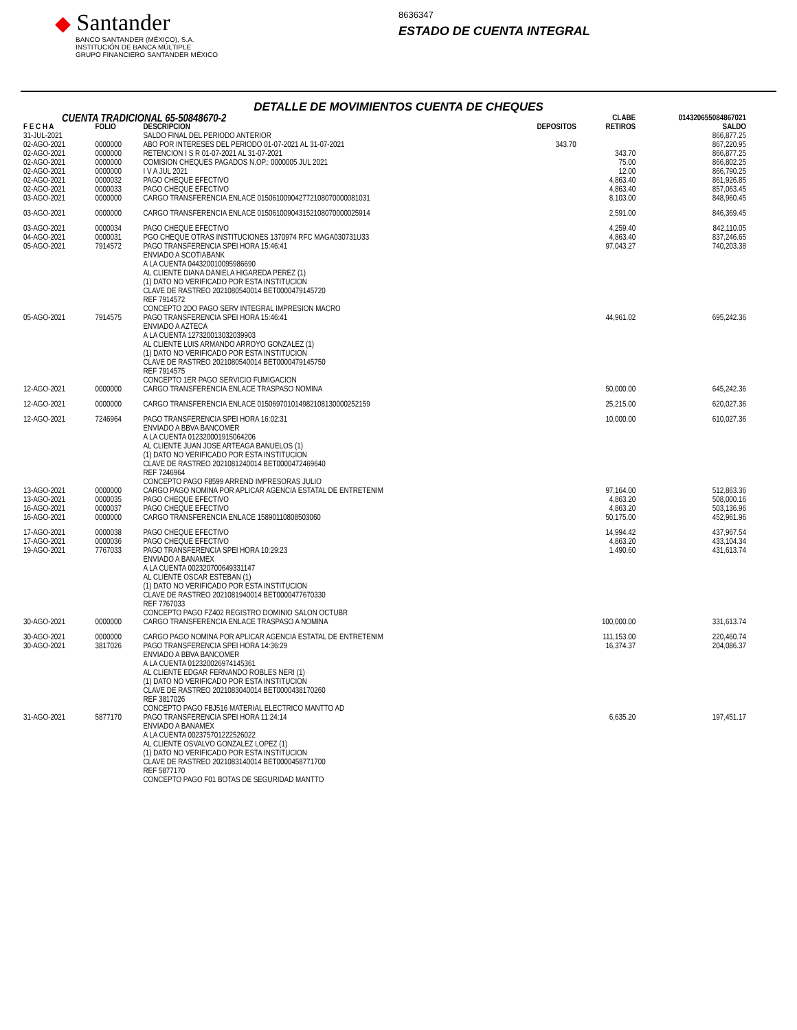◆ Santander
BANCO SANTANDER (MÉXICO), S.A.
INSTITUCIÓN DE BANCA MÚLTIPLE
GRUPO FINANCIERO SANTANDER MÉXICO
8636347
ESTADO DE CUENTA INTEGRAL
DETALLE DE MOVIMIENTOS CUENTA DE CHEQUES
| CUENTA TRADICIONAL 65-50848670-2 | | | | CLABE | 014320655084867021 |
| F E C H A | FOLIO | DESCRIPCION | DEPOSITOS | RETIROS | SALDO |
| 31-JUL-2021 | | SALDO FINAL DEL PERIODO ANTERIOR | | | 866,877.25 |
| 02-AGO-2021 | 0000000 | ABO POR INTERESES DEL PERIODO 01-07-2021 AL 31-07-2021 | 343.70 | | 867,220.95 |
| 02-AGO-2021 | 0000000 | RETENCION I S R 01-07-2021 AL 31-07-2021 | | 343.70 | 866,877.25 |
| 02-AGO-2021 | 0000000 | COMISION CHEQUES PAGADOS N.OP.: 0000005 JUL 2021 | | 75.00 | 866,802.25 |
| 02-AGO-2021 | 0000000 | I V A JUL 2021 | | 12.00 | 866,790.25 |
| 02-AGO-2021 | 0000032 | PAGO CHEQUE EFECTIVO | | 4,863.40 | 861,926.85 |
| 02-AGO-2021 | 0000033 | PAGO CHEQUE EFECTIVO | | 4,863.40 | 857,063.45 |
| 03-AGO-2021 | 0000000 | CARGO TRANSFERENCIA ENLACE 015061009042772108070000081031 | | 8,103.00 | 848,960.45 |
| 03-AGO-2021 | 0000000 | CARGO TRANSFERENCIA ENLACE 015061009043152108070000025914 | | 2,591.00 | 846,369.45 |
| 03-AGO-2021 | 0000034 | PAGO CHEQUE EFECTIVO | | 4,259.40 | 842,110.05 |
| 04-AGO-2021 | 0000031 | PGO CHEQUE OTRAS INSTITUCIONES 1370974 RFC MAGA030731U33 | | 4,863.40 | 837,246.65 |
| 05-AGO-2021 | 7914572 | PAGO TRANSFERENCIA SPEI HORA 15:46:41 ENVIADO A SCOTIABANK A LA CUENTA 044320010095986690 AL CLIENTE DIANA DANIELA HIGAREDA PEREZ (1) (1) DATO NO VERIFICADO POR ESTA INSTITUCION CLAVE DE RASTREO 2021080540014 BET0000479145720 REF 7914572 CONCEPTO 2DO PAGO SERV INTEGRAL IMPRESION MACRO | | 97,043.27 | 740,203.38 |
| 05-AGO-2021 | 7914575 | PAGO TRANSFERENCIA SPEI HORA 15:46:41 ENVIADO A AZTECA A LA CUENTA 127320013032039903 AL CLIENTE LUIS ARMANDO ARROYO GONZALEZ (1) (1) DATO NO VERIFICADO POR ESTA INSTITUCION CLAVE DE RASTREO 2021080540014 BET0000479145750 REF 7914575 CONCEPTO 1ER PAGO SERVICIO FUMIGACION | | 44,961.02 | 695,242.36 |
| 12-AGO-2021 | 0000000 | CARGO TRANSFERENCIA ENLACE TRASPASO NOMINA | | 50,000.00 | 645,242.36 |
| 12-AGO-2021 | 0000000 | CARGO TRANSFERENCIA ENLACE 015069701014982108130000252159 | | 25,215.00 | 620,027.36 |
| 12-AGO-2021 | 7246964 | PAGO TRANSFERENCIA SPEI HORA 16:02:31 ENVIADO A BBVA BANCOMER A LA CUENTA 012320001915064206 AL CLIENTE JUAN JOSE ARTEAGA BANUELOS (1) (1) DATO NO VERIFICADO POR ESTA INSTITUCION CLAVE DE RASTREO 2021081240014 BET0000472469640 REF 7246964 CONCEPTO PAGO F8599 ARREND IMPRESORAS JULIO | | 10,000.00 | 610,027.36 |
| 13-AGO-2021 | 0000000 | CARGO PAGO NOMINA POR APLICAR AGENCIA ESTATAL DE ENTRETENIM | | 97,164.00 | 512,863.36 |
| 13-AGO-2021 | 0000035 | PAGO CHEQUE EFECTIVO | | 4,863.20 | 508,000.16 |
| 16-AGO-2021 | 0000037 | PAGO CHEQUE EFECTIVO | | 4,863.20 | 503,136.96 |
| 16-AGO-2021 | 0000000 | CARGO TRANSFERENCIA ENLACE 15890110808503060 | | 50,175.00 | 452,961.96 |
| 17-AGO-2021 | 0000038 | PAGO CHEQUE EFECTIVO | | 14,994.42 | 437,967.54 |
| 17-AGO-2021 | 0000036 | PAGO CHEQUE EFECTIVO | | 4,863.20 | 433,104.34 |
| 19-AGO-2021 | 7767033 | PAGO TRANSFERENCIA SPEI HORA 10:29:23 ENVIADO A BANAMEX A LA CUENTA 002320700649331147 AL CLIENTE OSCAR ESTEBAN (1) (1) DATO NO VERIFICADO POR ESTA INSTITUCION CLAVE DE RASTREO 2021081940014 BET0000477670330 REF 7767033 CONCEPTO PAGO FZ402 REGISTRO DOMINIO SALON OCTUBR | | 1,490.60 | 431,613.74 |
| 30-AGO-2021 | 0000000 | CARGO TRANSFERENCIA ENLACE TRASPASO A NOMINA | | 100,000.00 | 331,613.74 |
| 30-AGO-2021 | 0000000 | CARGO PAGO NOMINA POR APLICAR AGENCIA ESTATAL DE ENTRETENIM | | 111,153.00 | 220,460.74 |
| 30-AGO-2021 | 3817026 | PAGO TRANSFERENCIA SPEI HORA 14:36:29 ENVIADO A BBVA BANCOMER A LA CUENTA 012320026974145361 AL CLIENTE EDGAR FERNANDO ROBLES NERI (1) (1) DATO NO VERIFICADO POR ESTA INSTITUCION CLAVE DE RASTREO 2021083040014 BET0000438170260 REF 3817026 CONCEPTO PAGO FBJ516 MATERIAL ELECTRICO MANTTO AD | | 16,374.37 | 204,086.37 |
| 31-AGO-2021 | 5877170 | PAGO TRANSFERENCIA SPEI HORA 11:24:14 ENVIADO A BANAMEX A LA CUENTA 002375701222526022 AL CLIENTE OSVALVO GONZALEZ LOPEZ (1) (1) DATO NO VERIFICADO POR ESTA INSTITUCION CLAVE DE RASTREO 2021083140014 BET0000458771700 REF 5877170 CONCEPTO PAGO F01 BOTAS DE SEGURIDAD MANTTO | | 6,635.20 | 197,451.17 |